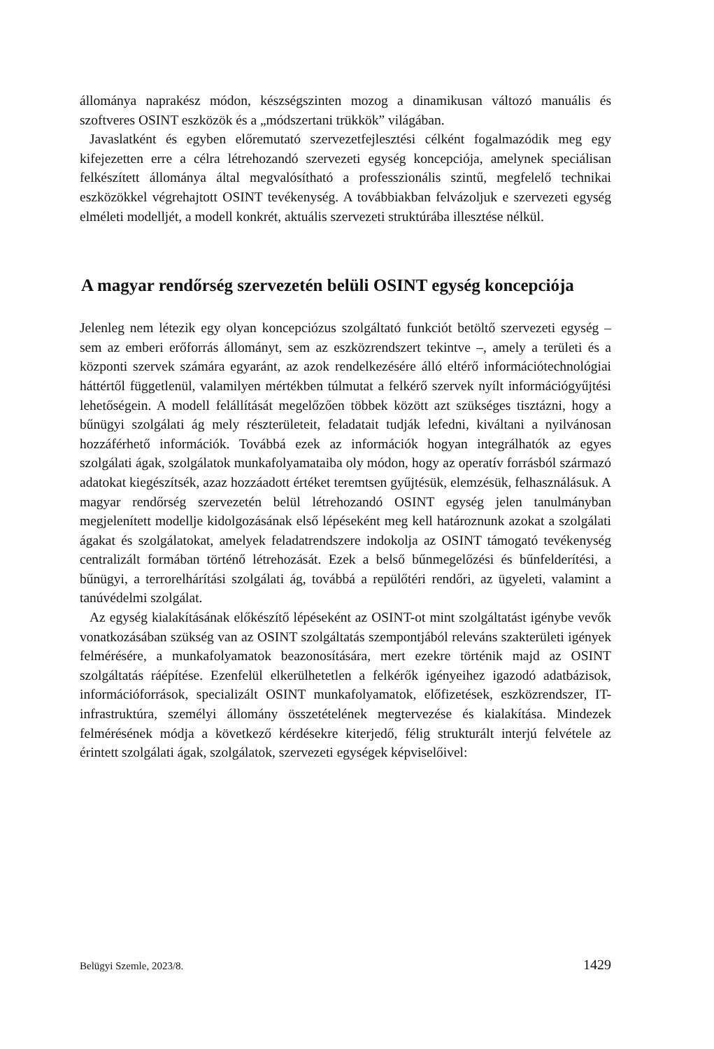állománya naprakész módon, készségszinten mozog a dinamikusan változó manuális és szoftveres OSINT eszközök és a „módszertani trükkök” világában.
Javaslatként és egyben előremutató szervezetfejlesztési célként fogalmazódik meg egy kifejezetten erre a célra létrehozandó szervezeti egység koncepciója, amelynek speciálisan felkészített állománya által megvalósítható a professzionális szintű, megfelelő technikai eszközökkel végrehajtott OSINT tevékenység. A továbbiakban felvázoljuk e szervezeti egység elméleti modelljét, a modell konkrét, aktuális szervezeti struktúrába illesztése nélkül.
A magyar rendőrség szervezetén belüli OSINT egység koncepciója
Jelenleg nem létezik egy olyan koncepciózus szolgáltató funkciót betöltő szervezeti egység – sem az emberi erőforrás állományt, sem az eszközrendszert tekintve –, amely a területi és a központi szervek számára egyaránt, az azok rendelkezésére álló eltérő információtechnológiai háttértől függetlenül, valamilyen mértékben túlmutat a felkérő szervek nyílt információgyűjtési lehetőségein. A modell felállítását megelőzően többek között azt szükséges tisztázni, hogy a bűnügyi szolgálati ág mely részterületeit, feladatait tudják lefedni, kiváltani a nyilvánosan hozzáférhető információk. Továbbá ezek az információk hogyan integrálhatók az egyes szolgálati ágak, szolgálatok munkafolyamataiba oly módon, hogy az operatív forrásból származó adatokat kiegészítsék, azaz hozzáadott értéket teremtsen gyűjtésük, elemzésük, felhasználásuk. A magyar rendőrség szervezetén belül létrehozandó OSINT egység jelen tanulmányban megjelenített modellje kidolgozásának első lépéseként meg kell határoznunk azokat a szolgálati ágakat és szolgálatokat, amelyek feladatrendszere indokolja az OSINT támogató tevékenység centralizált formában történő létrehozását. Ezek a belső bűnmegelőzési és bűnfelderítési, a bűnügyi, a terrorelhárítási szolgálati ág, továbbá a repülőtéri rendőri, az ügyeleti, valamint a tanúvédelmi szolgálat.
Az egység kialakításának előkészítő lépéseként az OSINT-ot mint szolgáltatást igénybe vevők vonatkozásában szükség van az OSINT szolgáltatás szempontjából releváns szakterületi igények felmérésére, a munkafolyamatok beazonosítására, mert ezekre történik majd az OSINT szolgáltatás ráépítése. Ezenfelül elkerülhetetlen a felkérők igényeihez igazodó adatbázisok, információforrások, specializált OSINT munkafolyamatok, előfizetések, eszközrendszer, IT-infrastruktúra, személyi állomány összetételének megtervezése és kialakítása. Mindezek felmérésének módja a következő kérdésekre kiterjedő, félig strukturált interjú felvétele az érintett szolgálati ágak, szolgálatok, szervezeti egységek képviselőivel:
Belügyi Szemle, 2023/8. 1429